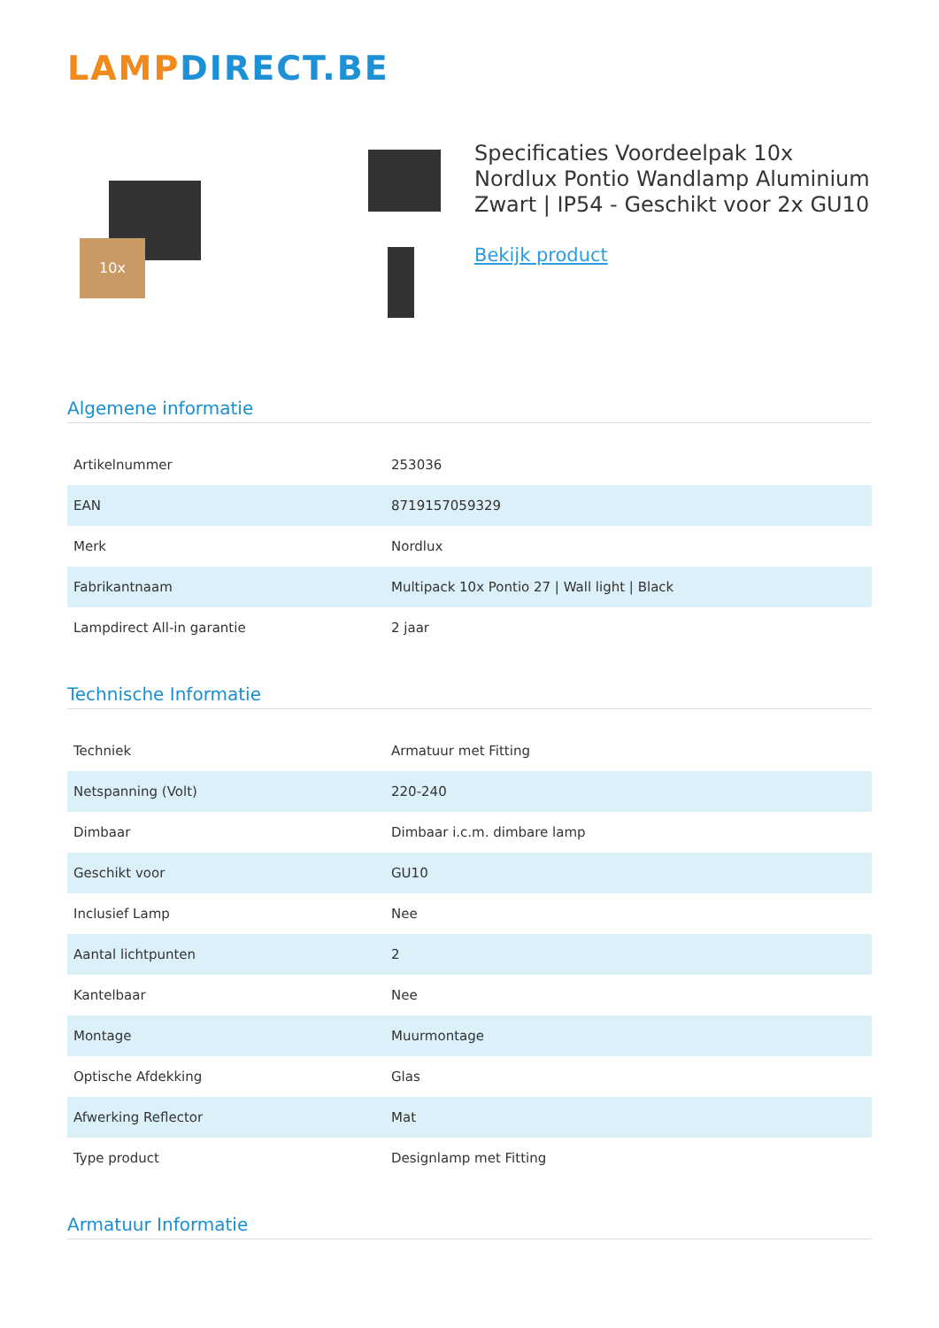LAMP DIRECT.BE
10x
Specificaties Voordeelpak 10x Nordlux Pontio Wandlamp Aluminium Zwart | IP54 - Geschikt voor 2x GU10
Bekijk product
Algemene informatie
| Artikelnummer | 253036 |
| EAN | 8719157059329 |
| Merk | Nordlux |
| Fabrikantnaam | Multipack 10x Pontio 27 / Wall light / Black |
| Lampdirect All-in garantie | 2 jaar |
Technische Informatie
| Techniek | Armatuur met Fitting |
| Netspanning (Volt) | 220-240 |
| Dimbaar | Dimbaar i.c.m. dimbare lamp |
| Geschikt voor | GU10 |
| Inclusief Lamp | Nee |
| Aantal lichtpunten | 2 |
| Kantelbaar | Nee |
| Montage | Muurmontage |
| Optische Afdekking | Glas |
| Afwerking Reflector | Mat |
| Type product | Designlamp met Fitting |
Armatuur Informatie